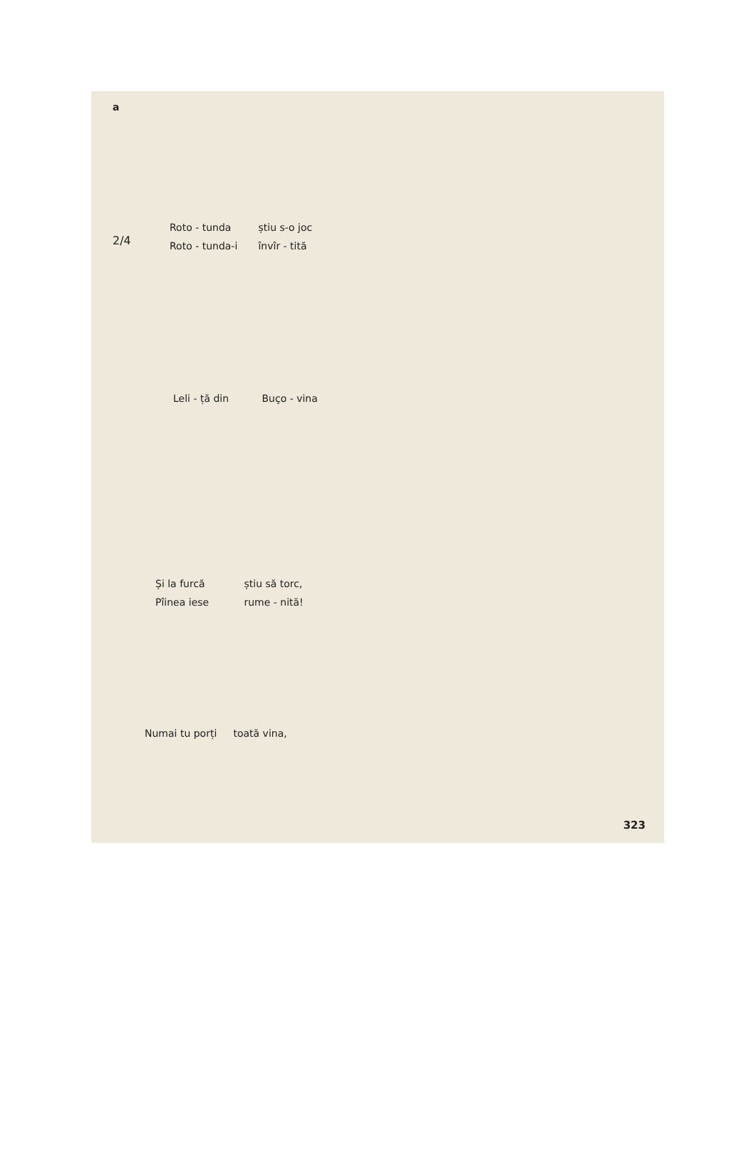a
Roto - tunda știu s-o joc
Roto - tunda-i învîr - tită
2/4
Leli - ță din Buço - vina
Și la furcă știu să torc,
Pîinea iese rume - nită!
Numai tu porți toată vina,
323